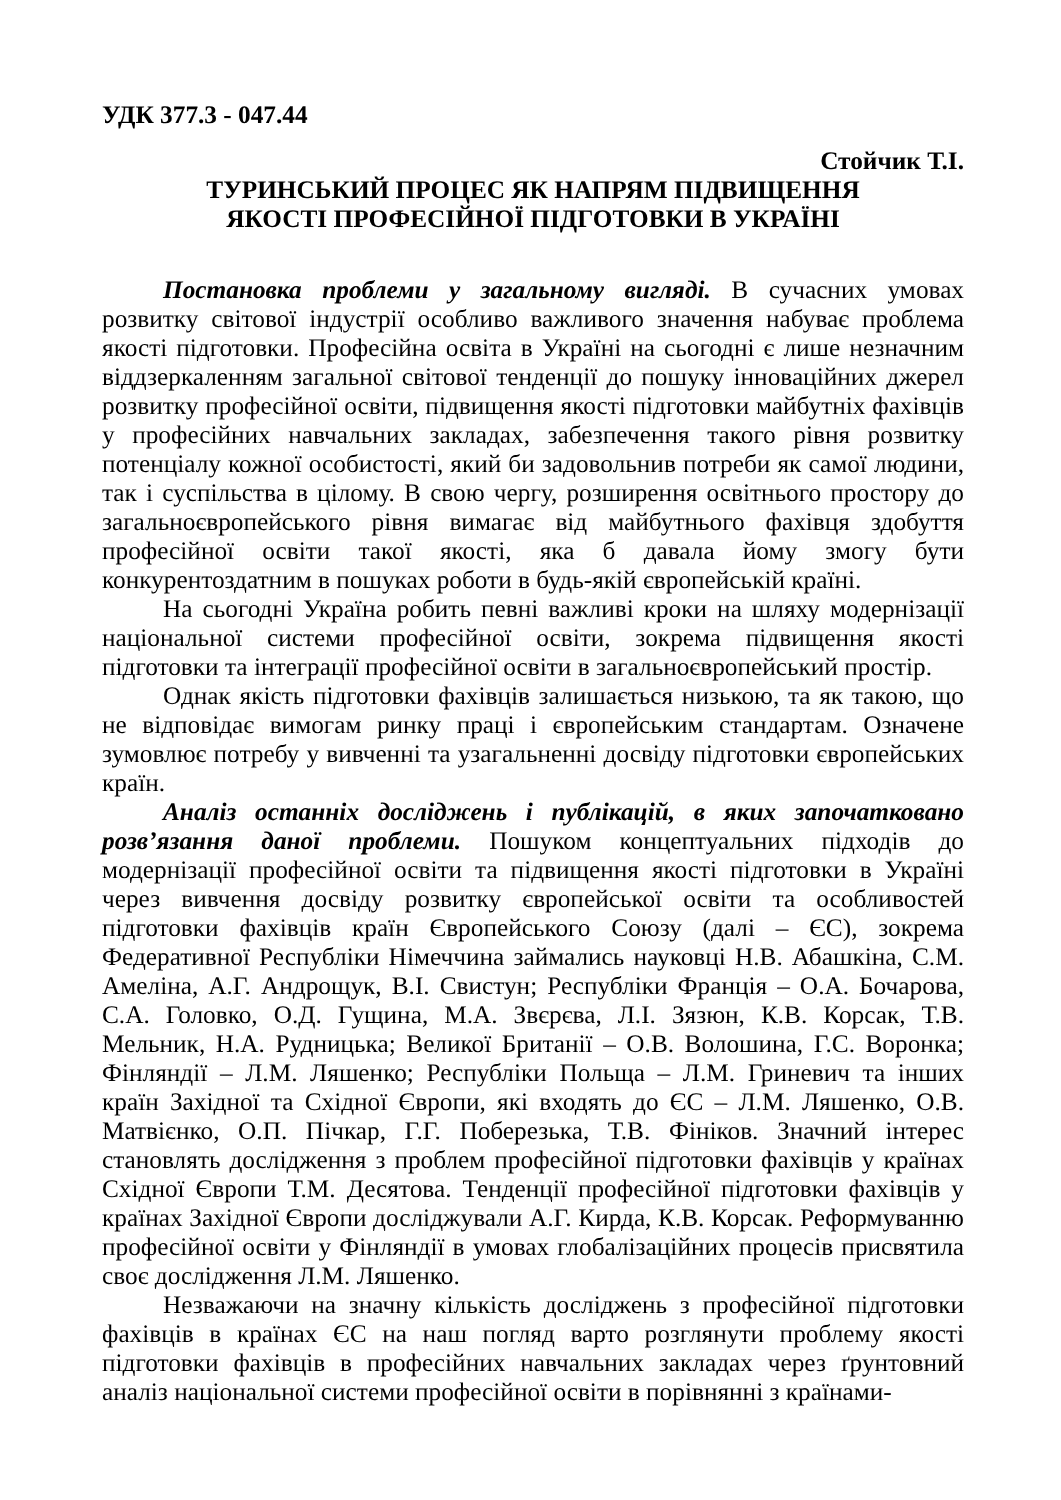УДК 377.3 - 047.44
Стойчик Т.І.
ТУРИНСЬКИЙ ПРОЦЕС ЯК НАПРЯМ ПІДВИЩЕННЯ
ЯКОСТІ ПРОФЕСІЙНОЇ ПІДГОТОВКИ В УКРАЇНІ
Постановка проблеми у загальному вигляді. В сучасних умовах розвитку світової індустрії особливо важливого значення набуває проблема якості підготовки. Професійна освіта в Україні на сьогодні є лише незначним віддзеркаленням загальної світової тенденції до пошуку інноваційних джерел розвитку професійної освіти, підвищення якості підготовки майбутніх фахівців у професійних навчальних закладах, забезпечення такого рівня розвитку потенціалу кожної особистості, який би задовольнив потреби як самої людини, так і суспільства в цілому. В свою чергу, розширення освітнього простору до загальноєвропейського рівня вимагає від майбутнього фахівця здобуття професійної освіти такої якості, яка б давала йому змогу бути конкурентоздатним в пошуках роботи в будь-якій європейській країні.
На сьогодні Україна робить певні важливі кроки на шляху модернізації національної системи професійної освіти, зокрема підвищення якості підготовки та інтеграції професійної освіти в загальноєвропейський простір.
Однак якість підготовки фахівців залишається низькою, та як такою, що не відповідає вимогам ринку праці і європейським стандартам. Означене зумовлює потребу у вивченні та узагальненні досвіду підготовки європейських країн.
Аналіз останніх досліджень і публікацій, в яких започатковано розв’язання даної проблеми. Пошуком концептуальних підходів до модернізації професійної освіти та підвищення якості підготовки в Україні через вивчення досвіду розвитку європейської освіти та особливостей підготовки фахівців країн Європейського Союзу (далі – ЄС), зокрема Федеративної Республіки Німеччина займались науковці Н.В. Абашкіна, С.М. Амеліна, А.Г. Андрощук, В.І. Свистун; Республіки Франція – О.А. Бочарова, С.А. Головко, О.Д. Гущина, М.А. Звєрєва, Л.І. Зязюн, К.В. Корсак, Т.В. Мельник, Н.А. Рудницька; Великої Британії – О.В. Волошина, Г.С. Воронка; Фінляндії – Л.М. Ляшенко; Республіки Польща – Л.М. Гриневич та інших країн Західної та Східної Європи, які входять до ЄС – Л.М. Ляшенко, О.В. Матвієнко, О.П. Пічкар, Г.Г. Поберезька, Т.В. Фініков. Значний інтерес становлять дослідження з проблем професійної підготовки фахівців у країнах Східної Європи Т.М. Десятова. Тенденції професійної підготовки фахівців у країнах Західної Європи досліджували А.Г. Кирда, К.В. Корсак. Реформуванню професійної освіти у Фінляндії в умовах глобалізаційних процесів присвятила своє дослідження Л.М. Ляшенко.
Незважаючи на значну кількість досліджень з професійної підготовки фахівців в країнах ЄС на наш погляд варто розглянути проблему якості підготовки фахівців в професійних навчальних закладах через ґрунтовний аналіз національної системи професійної освіти в порівнянні з країнами-